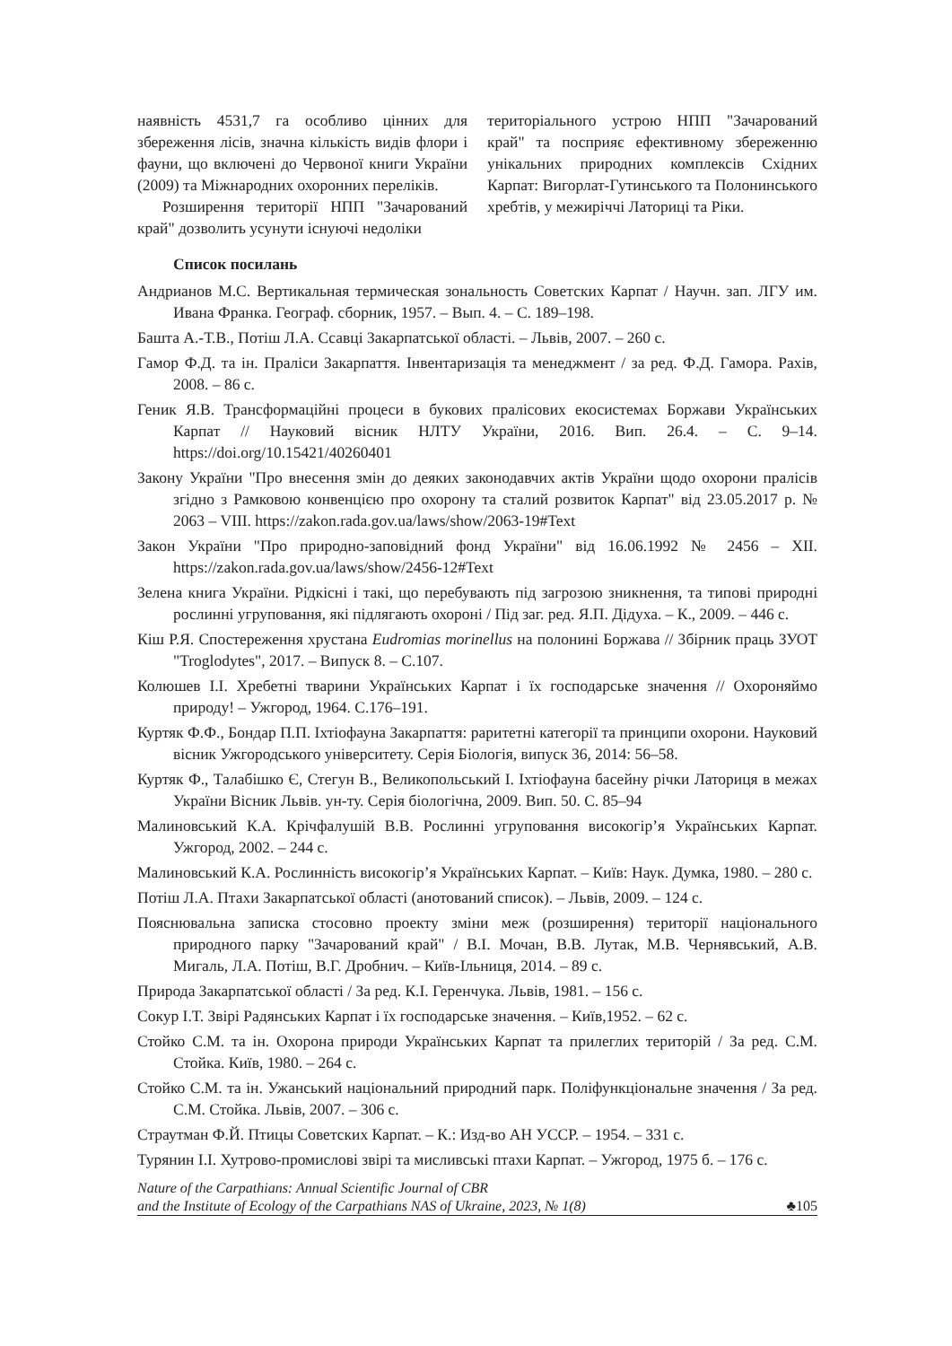наявність 4531,7 га особливо цінних для збереження лісів, значна кількість видів флори і фауни, що включені до Червоної книги України (2009) та Міжнародних охоронних переліків.
Розширення території НПП "Зачарований край" дозволить усунути існуючі недоліки
територіального устрою НПП "Зачарований край" та посприяє ефективному збереженню унікальних природних комплексів Східних Карпат: Вигорлат-Гутинського та Полонинського хребтів, у межиріччі Латориці та Ріки.
Список посилань
Андрианов М.С. Вертикальная термическая зональность Советских Карпат / Научн. зап. ЛГУ им. Ивана Франка. Географ. сборник, 1957. – Вып. 4. – С. 189–198.
Башта А.-Т.В., Потіш Л.А. Ссавці Закарпатської області. – Львів, 2007. – 260 с.
Гамор Ф.Д. та ін. Праліси Закарпаття. Інвентаризація та менеджмент / за ред. Ф.Д. Гамора. Рахів, 2008. – 86 с.
Геник Я.В. Трансформаційні процеси в букових пралісових екосистемах Боржави Українських Карпат // Науковий вісник НЛТУ України, 2016. Вип. 26.4. – С. 9–14. https://doi.org/10.15421/40260401
Закону України "Про внесення змін до деяких законодавчих актів України щодо охорони пралісів згідно з Рамковою конвенцією про охорону та сталий розвиток Карпат" від 23.05.2017 р. № 2063 – VIII. https://zakon.rada.gov.ua/laws/show/2063-19#Text
Закон України "Про природно-заповідний фонд України" від 16.06.1992 № 2456 – XII. https://zakon.rada.gov.ua/laws/show/2456-12#Text
Зелена книга України. Рідкісні і такі, що перебувають під загрозою зникнення, та типові природні рослинні угруповання, які підлягають охороні / Під заг. ред. Я.П. Дідуха. – К., 2009. – 446 с.
Кіш Р.Я. Спостереження хрустана Eudromias morinellus на полонині Боржава // Збірник праць ЗУОТ "Troglodytes", 2017. – Випуск 8. – С.107.
Колюшев І.І. Хребетні тварини Українських Карпат і їх господарське значення // Охороняймо природу! – Ужгород, 1964. С.176–191.
Куртяк Ф.Ф., Бондар П.П. Іхтіофауна Закарпаття: раритетні категорії та принципи охорони. Науковий вісник Ужгородського університету. Серія Біологія, випуск 36, 2014: 56–58.
Куртяк Ф., Талабішко Є, Стегун В., Великопольський І. Іхтіофауна басейну річки Латориця в межах України Вісник Львів. ун-ту. Серія біологічна, 2009. Вип. 50. С. 85–94
Малиновський К.А. Крічфалушій В.В. Рослинні угруповання високогір’я Українських Карпат. Ужгород, 2002. – 244 с.
Малиновський К.А. Рослинність високогір’я Українських Карпат. – Київ: Наук. Думка, 1980. – 280 с.
Потіш Л.А. Птахи Закарпатської області (анотований список). – Львів, 2009. – 124 с.
Пояснювальна записка стосовно проекту зміни меж (розширення) території національного природного парку "Зачарований край" / В.І. Мочан, В.В. Лутак, М.В. Чернявський, А.В. Мигаль, Л.А. Потіш, В.Г. Дробнич. – Київ-Ільниця, 2014. – 89 с.
Природа Закарпатської області / За ред. К.І. Геренчука. Львів, 1981. – 156 с.
Сокур І.Т. Звірі Радянських Карпат і їх господарське значення. – Київ,1952. – 62 с.
Стойко С.М. та ін. Охорона природи Українських Карпат та прилеглих територій / За ред. С.М. Стойка. Київ, 1980. – 264 с.
Стойко С.М. та ін. Ужанський національний природний парк. Поліфункціональне значення / За ред. С.М. Стойка. Львів, 2007. – 306 с.
Страутман Ф.Й. Птицы Советских Карпат. – К.: Изд-во АН УССР. – 1954. – 331 с.
Турянин І.І. Хутрово-промислові звірі та мисливські птахи Карпат. – Ужгород, 1975 б. – 176 с.
Nature of the Carpathians: Annual Scientific Journal of CBR
and the Institute of Ecology of the Carpathians NAS of Ukraine, 2023, № 1(8)
♣105